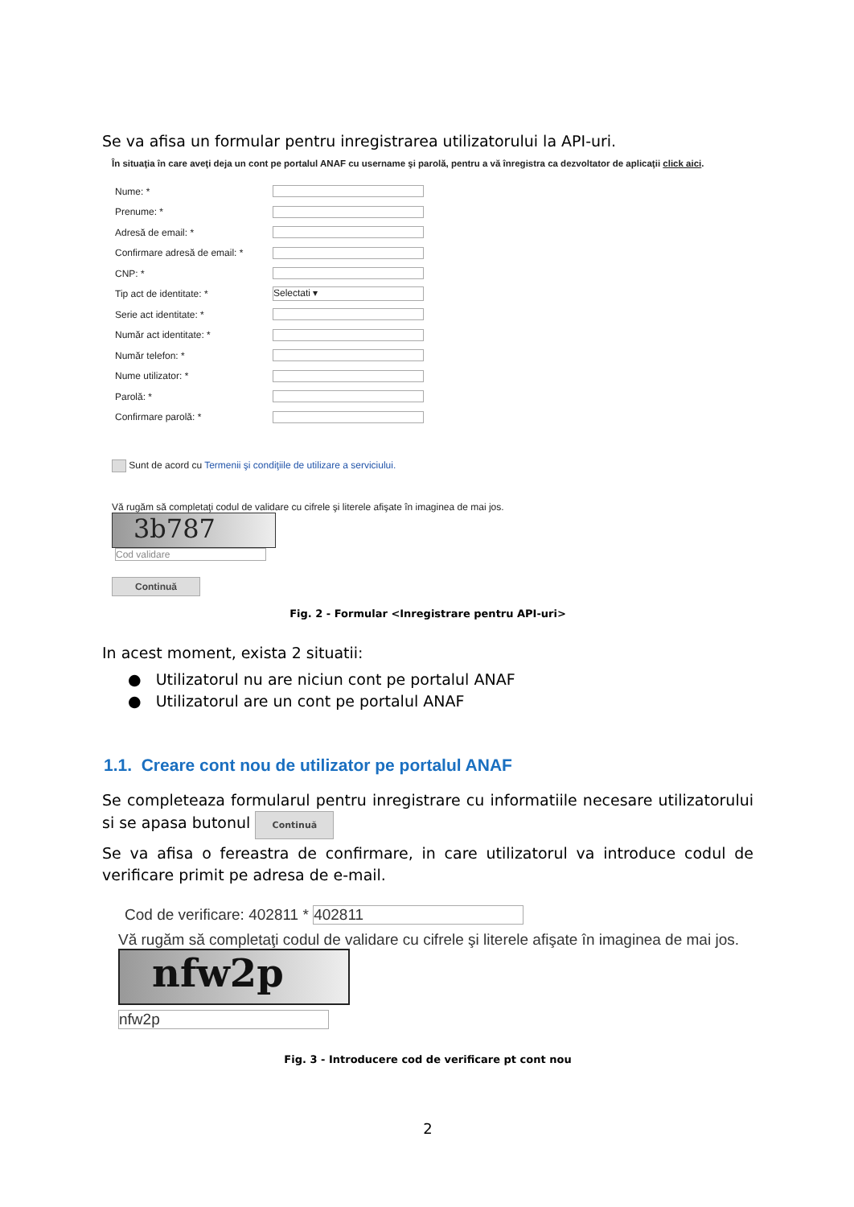Se va afisa un formular pentru inregistrarea utilizatorului la API-uri.
În situaţia în care aveţi deja un cont pe portalul ANAF cu username şi parolă, pentru a vă înregistra ca dezvoltator de aplicaţii click aici.
Nume: *
Prenume: *
Adresă de email: *
Confirmare adresă de email: *
CNP: *
Tip act de identitate: * Selectati ▾
Serie act identitate: *
Număr act identitate: *
Număr telefon: *
Nume utilizator: *
Parolă: *
Confirmare parolă: *
Sunt de acord cu Termenii şi condiţiile de utilizare a serviciului.
Vă rugăm să completaţi codul de validare cu cifrele şi literele afişate în imaginea de mai jos.
3b787
Cod validare
Continuă
Fig. 2 - Formular <Inregistrare pentru API-uri>
In acest moment, exista 2 situatii:
● Utilizatorul nu are niciun cont pe portalul ANAF
● Utilizatorul are un cont pe portalul ANAF
1.1. Creare cont nou de utilizator pe portalul ANAF
Se completeaza formularul pentru inregistrare cu informatiile necesare utilizatorului si se apasa butonul Continuă
Se va afisa o fereastra de confirmare, in care utilizatorul va introduce codul de verificare primit pe adresa de e-mail.
Cod de verificare: 402811 * 402811
Vă rugăm să completaţi codul de validare cu cifrele şi literele afişate în imaginea de mai jos.
nfw2p
nfw2p
Fig. 3 - Introducere cod de verificare pt cont nou
2